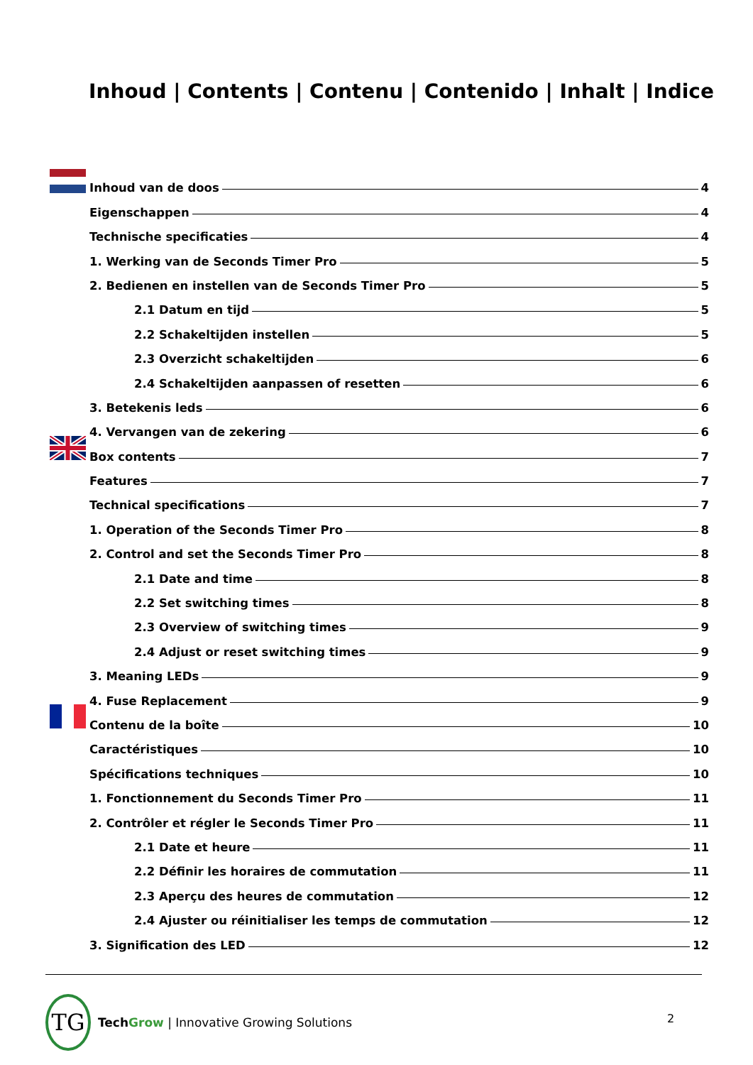Inhoud | Contents | Contenu | Contenido | Inhalt | Indice
Inhoud van de doos 4
Eigenschappen 4
Technische specificaties 4
1. Werking van de Seconds Timer Pro 5
2. Bedienen en instellen van de Seconds Timer Pro 5
2.1 Datum en tijd 5
2.2 Schakeltijden instellen 5
2.3 Overzicht schakeltijden 6
2.4 Schakeltijden aanpassen of resetten 6
3. Betekenis leds 6
4. Vervangen van de zekering 6
Box contents 7
Features 7
Technical specifications 7
1. Operation of the Seconds Timer Pro 8
2. Control and set the Seconds Timer Pro 8
2.1 Date and time 8
2.2 Set switching times 8
2.3 Overview of switching times 9
2.4 Adjust or reset switching times 9
3. Meaning LEDs 9
4. Fuse Replacement 9
Contenu de la boîte 10
Caractéristiques 10
Spécifications techniques 10
1. Fonctionnement du Seconds Timer Pro 11
2. Contrôler et régler le Seconds Timer Pro 11
2.1 Date et heure 11
2.2 Définir les horaires de commutation 11
2.3 Aperçu des heures de commutation 12
2.4 Ajuster ou réinitialiser les temps de commutation 12
3. Signification des LED 12
TG
Tech Grow | Innovative Growing Solutions
2